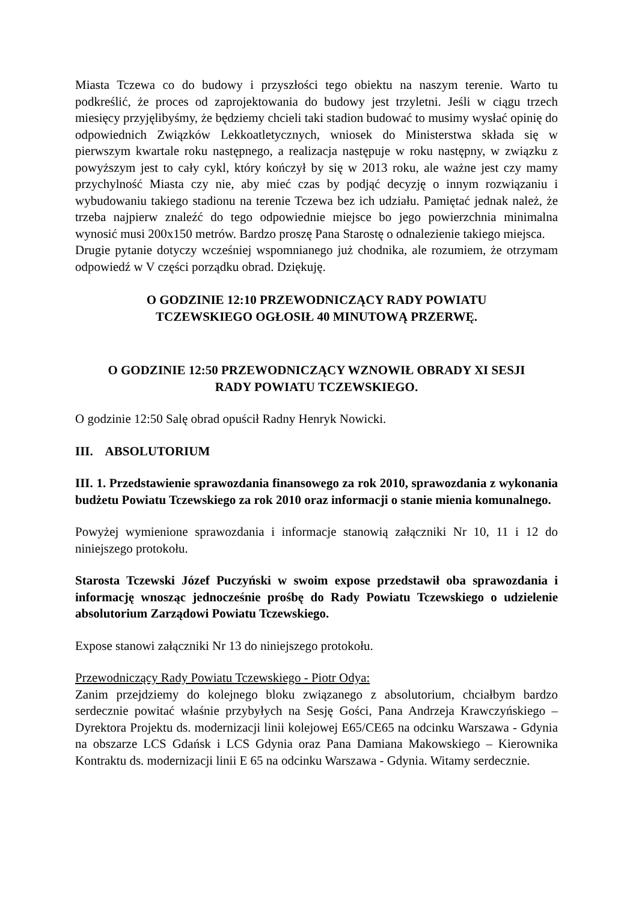Miasta Tczewa co do budowy i przyszłości tego obiektu na naszym terenie. Warto tu podkreślić, że proces od zaprojektowania do budowy jest trzyletni. Jeśli w ciągu trzech miesięcy przyjęlibyśmy, że będziemy chcieli taki stadion budować to musimy wysłać opinię do odpowiednich Związków Lekkoatletycznych, wniosek do Ministerstwa składa się w pierwszym kwartale roku następnego, a realizacja następuje w roku następny, w związku z powyższym jest to cały cykl, który kończył by się w 2013 roku, ale ważne jest czy mamy przychylność Miasta czy nie, aby mieć czas by podjąć decyzję o innym rozwiązaniu i wybudowaniu takiego stadionu na terenie Tczewa bez ich udziału. Pamiętać jednak należ, że trzeba najpierw znaleźć do tego odpowiednie miejsce bo jego powierzchnia minimalna wynosić musi 200x150 metrów. Bardzo proszę Pana Starostę o odnalezienie takiego miejsca.
Drugie pytanie dotyczy wcześniej wspomnianego już chodnika, ale rozumiem, że otrzymam odpowiedź w V części porządku obrad. Dziękuję.
O GODZINIE 12:10 PRZEWODNICZĄCY RADY POWIATU
TCZEWSKIEGO OGŁOSIŁ 40 MINUTOWĄ PRZERWĘ.
O GODZINIE 12:50 PRZEWODNICZĄCY WZNOWIŁ OBRADY XI SESJI
RADY POWIATU TCZEWSKIEGO.
O godzinie 12:50 Salę obrad opuścił Radny Henryk Nowicki.
III. ABSOLUTORIUM
III. 1. Przedstawienie sprawozdania finansowego za rok 2010, sprawozdania z wykonania budżetu Powiatu Tczewskiego za rok 2010 oraz informacji o stanie mienia komunalnego.
Powyżej wymienione sprawozdania i informacje stanowią załączniki Nr 10, 11 i 12 do niniejszego protokołu.
Starosta Tczewski Józef Puczyński w swoim expose przedstawił oba sprawozdania i informację wnosząc jednocześnie prośbę do Rady Powiatu Tczewskiego o udzielenie absolutorium Zarządowi Powiatu Tczewskiego.
Expose stanowi załączniki Nr 13 do niniejszego protokołu.
Przewodniczący Rady Powiatu Tczewskiego - Piotr Odya:
Zanim przejdziemy do kolejnego bloku związanego z absolutorium, chciałbym bardzo serdecznie powitać właśnie przybyłych na Sesję Gości, Pana Andrzeja Krawczyńskiego –Dyrektora Projektu ds. modernizacji linii kolejowej E65/CE65 na odcinku Warszawa - Gdynia na obszarze LCS Gdańsk i LCS Gdynia oraz Pana Damiana Makowskiego – Kierownika Kontraktu ds. modernizacji linii E 65 na odcinku Warszawa - Gdynia. Witamy serdecznie.